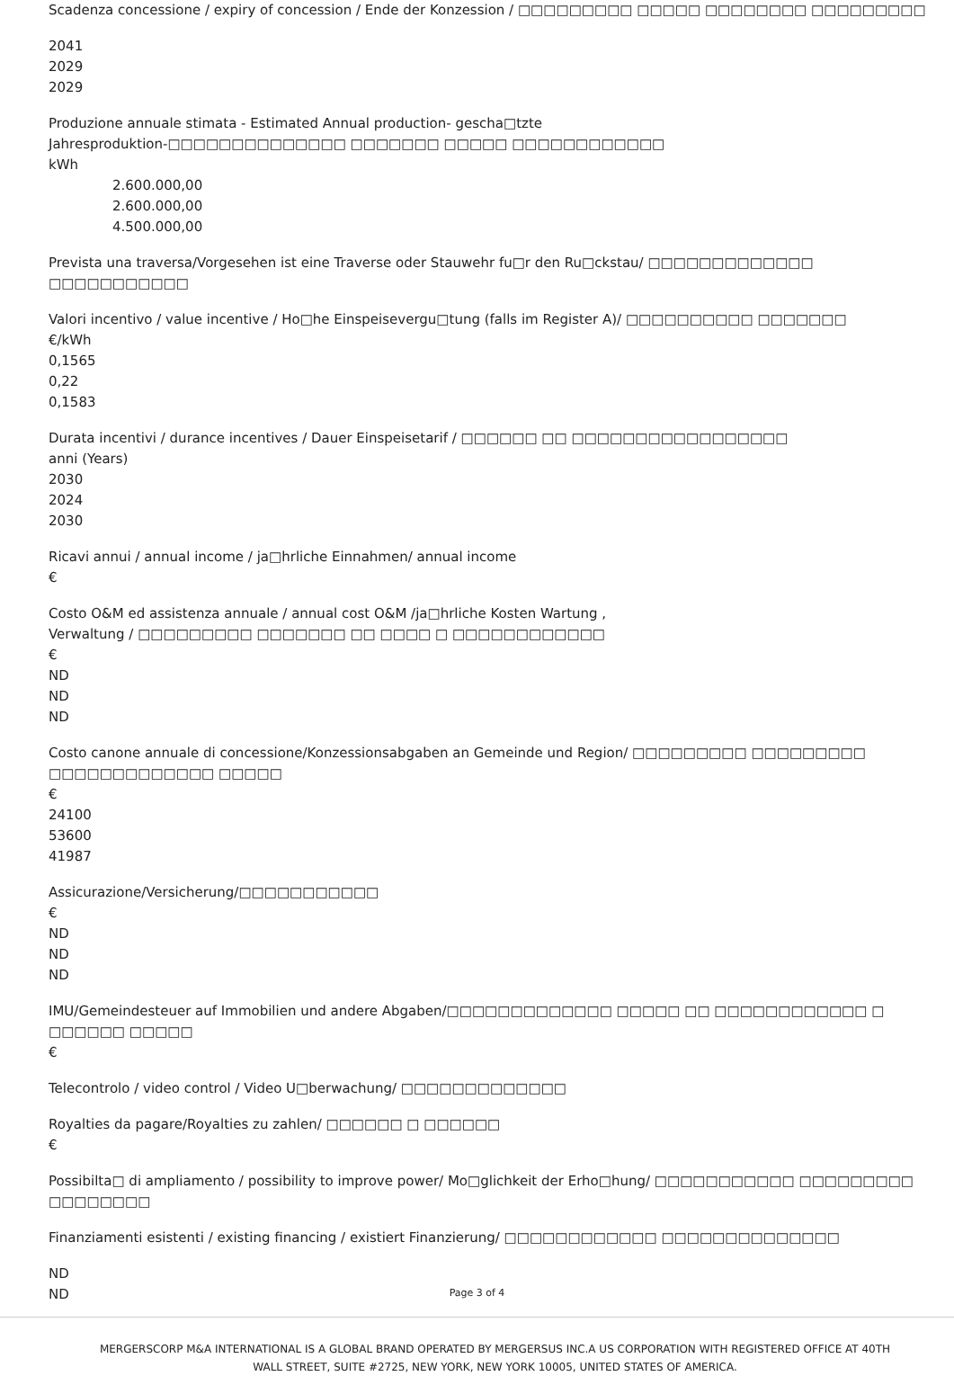Scadenza concessione / expiry of concession / Ende der Konzession / □□□□□□□□□ □□□□□ □□□□□□□□ □□□□□□□□□
2041
2029
2029
Produzione annuale stimata - Estimated Annual production- gescha□tzte
Jahresproduktion-□□□□□□□□□□□□□□ □□□□□□□ □□□□□ □□□□□□□□□□□□
kWh
2.600.000,00
2.600.000,00
4.500.000,00
Prevista una traversa/Vorgesehen ist eine Traverse oder Stauwehr fu□r den Ru□ckstau/ □□□□□□□□□□□□□ □□□□□□□□□□□
Valori incentivo / value incentive / Ho□he Einspeisevergu□tung (falls im Register A)/ □□□□□□□□□□ □□□□□□□
€/kWh
0,1565
0,22
0,1583
Durata incentivi / durance incentives / Dauer Einspeisetarif / □□□□□□ □□ □□□□□□□□□□□□□□□□□
anni (Years)
2030
2024
2030
Ricavi annui / annual income / ja□hrliche Einnahmen/ annual income
€
Costo O&M ed assistenza annuale / annual cost O&M /ja□hrliche Kosten Wartung ,
Verwaltung / □□□□□□□□□ □□□□□□□ □□ □□□□ □ □□□□□□□□□□□□
€
ND
ND
ND
Costo canone annuale di concessione/Konzessionsabgaben an Gemeinde und Region/ □□□□□□□□□ □□□□□□□□□
□□□□□□□□□□□□□ □□□□□
€
24100
53600
41987
Assicurazione/Versicherung/□□□□□□□□□□□
€
ND
ND
ND
IMU/Gemeindesteuer auf Immobilien und andere Abgaben/□□□□□□□□□□□□□ □□□□□ □□ □□□□□□□□□□□□ □ □□□□□□ □□□□□
€
Telecontrolo / video control / Video U□berwachung/ □□□□□□□□□□□□□
Royalties da pagare/Royalties zu zahlen/ □□□□□□ □ □□□□□□
€
Possibilta□ di ampliamento / possibility to improve power/ Mo□glichkeit der Erho□hung/ □□□□□□□□□□□ □□□□□□□□□ □□□□□□□□
Finanziamenti esistenti / existing financing / existiert Finanzierung/ □□□□□□□□□□□□ □□□□□□□□□□□□□□
ND
ND
Page 3 of 4
MERGERSCORP M&A INTERNATIONAL IS A GLOBAL BRAND OPERATED BY MERGERSUS INC.A US CORPORATION WITH REGISTERED OFFICE AT 40TH WALL STREET, SUITE #2725, NEW YORK, NEW YORK 10005, UNITED STATES OF AMERICA.